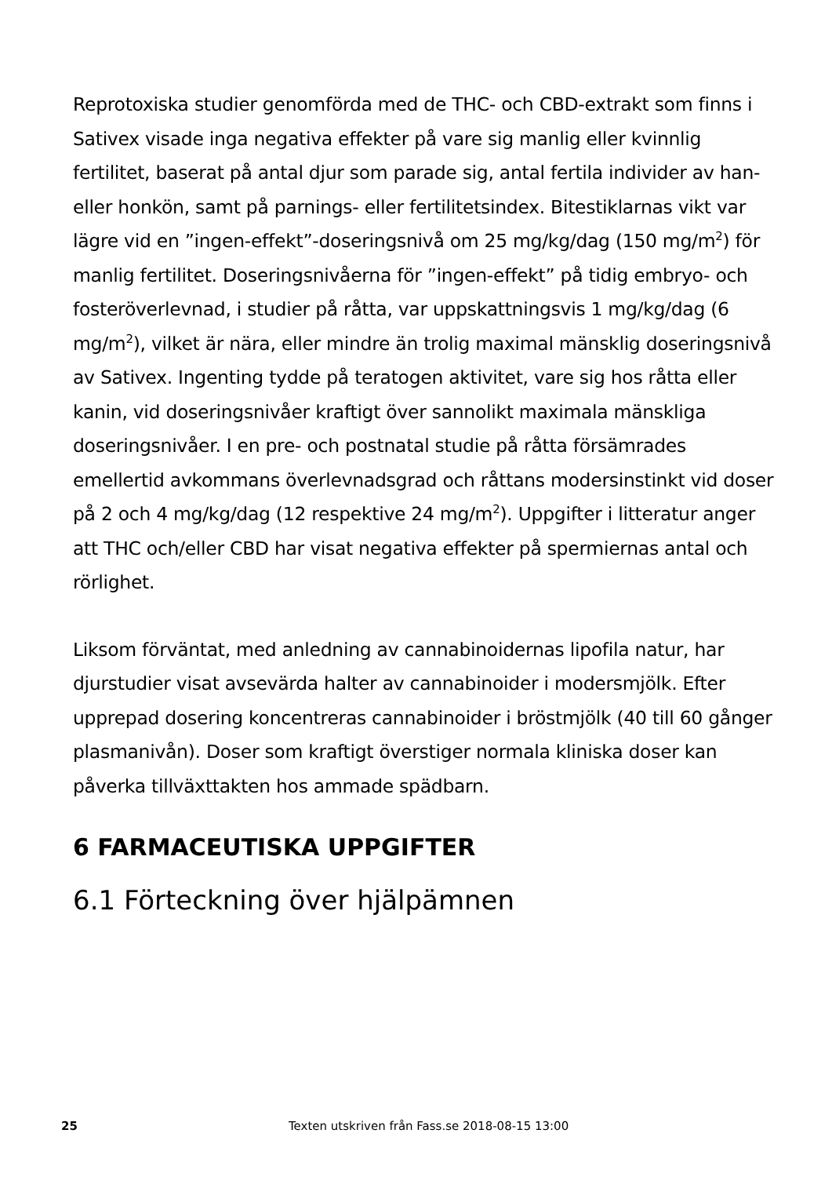Reprotoxiska studier genomförda med de THC- och CBD-extrakt som finns i Sativex visade inga negativa effekter på vare sig manlig eller kvinnlig fertilitet, baserat på antal djur som parade sig, antal fertila individer av han- eller honkön, samt på parnings- eller fertilitetsindex. Bitestiklarnas vikt var lägre vid en ”ingen-effekt”-doseringsnivå om 25 mg/kg/dag (150 mg/m<sup>2</sup>) för manlig fertilitet. Doseringsnivåerna för ”ingen-effekt” på tidig embryo- och fosteröverlevnad, i studier på råtta, var uppskattningsvis 1 mg/kg/dag (6 mg/m<sup>2</sup>), vilket är nära, eller mindre än trolig maximal mänsklig doseringsnivå av Sativex. Ingenting tydde på teratogen aktivitet, vare sig hos råtta eller kanin, vid doseringsnivåer kraftigt över sannolikt maximala mänskliga doseringsnivåer. I en pre- och postnatal studie på råtta försämrades emellertid avkommans överlevnadsgrad och råttans modersinstinkt vid doser på 2 och 4 mg/kg/dag (12 respektive 24 mg/m<sup>2</sup>). Uppgifter i litteratur anger att THC och/eller CBD har visat negativa effekter på spermiernas antal och rörlighet.
Liksom förväntat, med anledning av cannabinoidernas lipofila natur, har djurstudier visat avsevärda halter av cannabinoider i modersmjölk. Efter upprepad dosering koncentreras cannabinoider i bröstmjölk (40 till 60 gånger plasmanivån). Doser som kraftigt överstiger normala kliniska doser kan påverka tillväxttakten hos ammade spädbarn.
6 FARMACEUTISKA UPPGIFTER
6.1 Förteckning över hjälpämnen
25 Texten utskriven från Fass.se 2018-08-15 13:00